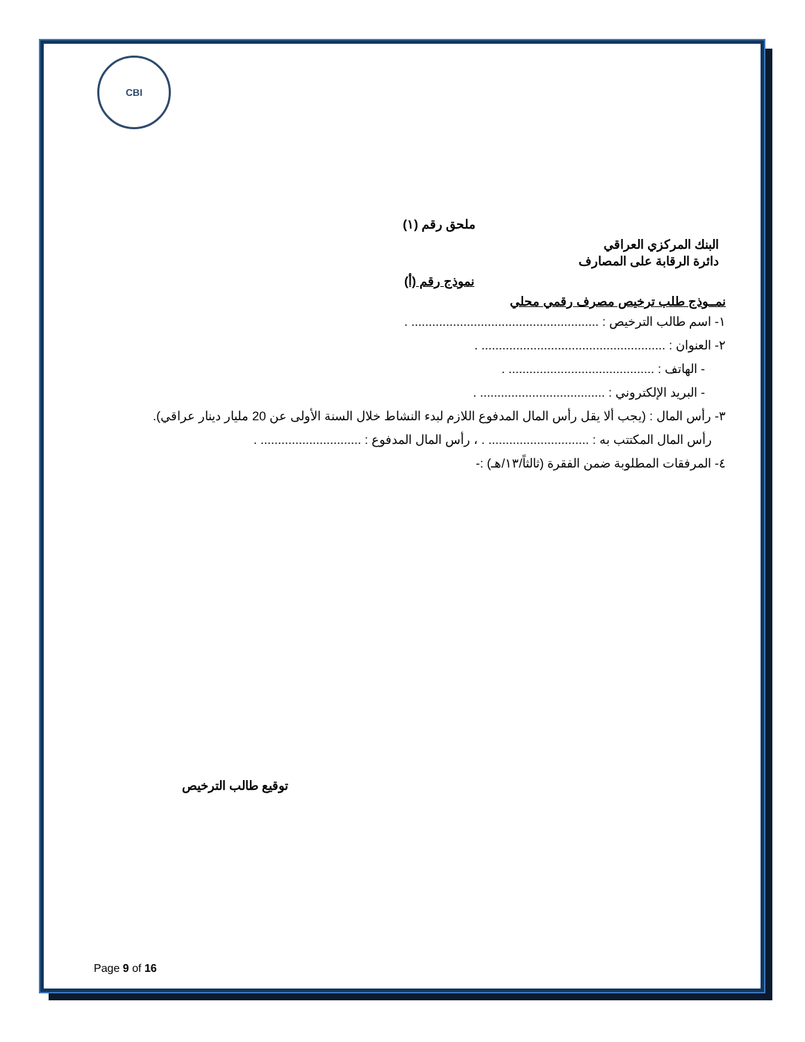CBI
ملحق رقم (١)
البنك المركزي العراقي
دائرة الرقابة على المصارف
نموذج رقم (أ)
نمــوذج طلب ترخيص مصرف رقمي محلي
١- اسم طالب الترخيص : ...................................................... .
٢- العنوان : ..................................................... .
- الهاتف : .......................................... .
- البريد الإلكتروني : .................................... .
٣- رأس المال : (يجب ألا يقل رأس المال المدفوع اللازم لبدء النشاط خلال السنة الأولى عن 20 مليار دينار عراقي).
رأس المال المكتتب به : ............................. . ، رأس المال المدفوع : ............................. .
٤- المرفقات المطلوبة ضمن الفقرة (ثالثاً/١٣/هـ) :-
توقيع طالب الترخيص
Page 9 of 16